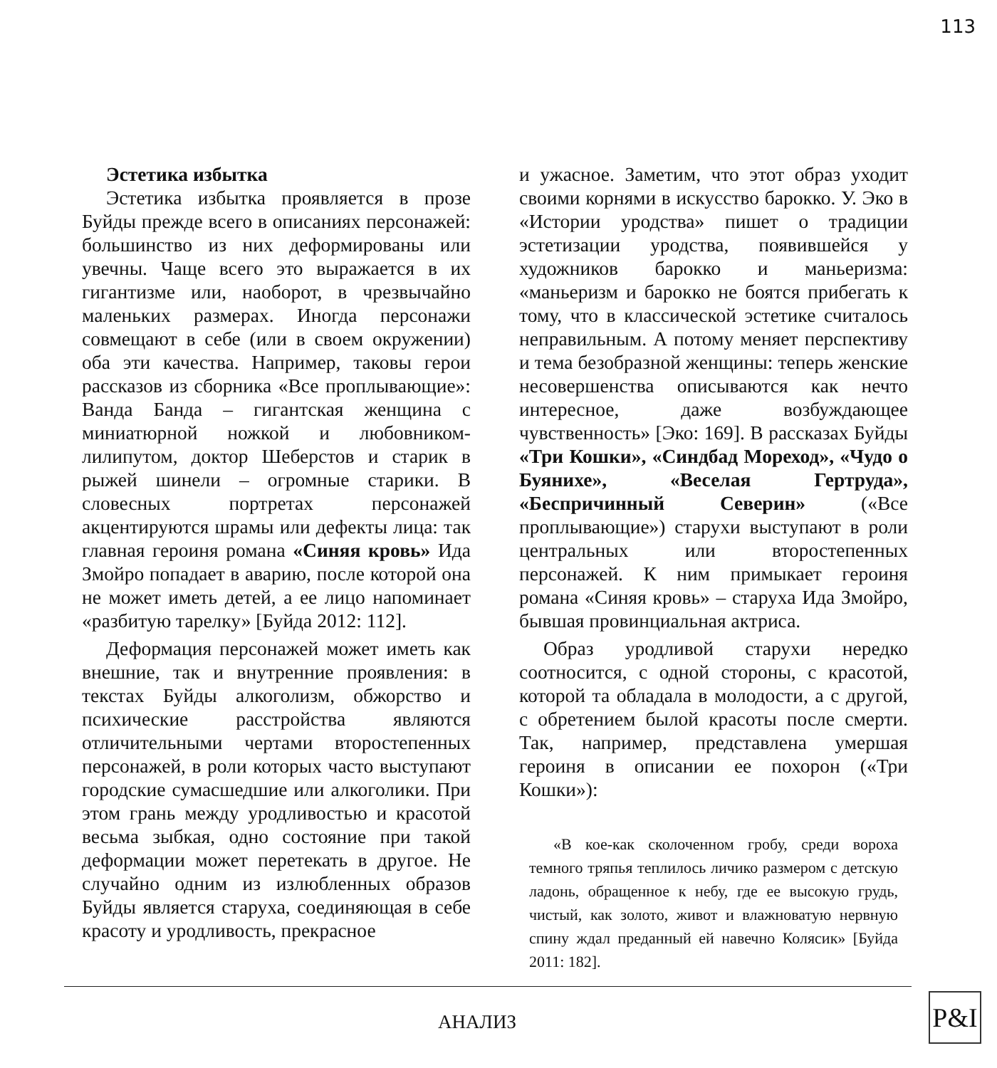113
Эстетика избытка
Эстетика избытка проявляется в прозе Буйды прежде всего в описаниях персонажей: большинство из них деформированы или увечны. Чаще всего это выражается в их гигантизме или, наоборот, в чрезвычайно маленьких размерах. Иногда персонажи совмещают в себе (или в своем окружении) оба эти качества. Например, таковы герои рассказов из сборника «Все проплывающие»: Ванда Банда – гигантская женщина с миниатюрной ножкой и любовником-лилипутом, доктор Шеберстов и старик в рыжей шинели – огромные старики. В словесных портретах персонажей акцентируются шрамы или дефекты лица: так главная героиня романа «Синяя кровь» Ида Змойро попадает в аварию, после которой она не может иметь детей, а ее лицо напоминает «разбитую тарелку» [Буйда 2012: 112].
Деформация персонажей может иметь как внешние, так и внутренние проявления: в текстах Буйды алкоголизм, обжорство и психические расстройства являются отличительными чертами второстепенных персонажей, в роли которых часто выступают городские сумасшедшие или алкоголики. При этом грань между уродливостью и красотой весьма зыбкая, одно состояние при такой деформации может перетекать в другое. Не случайно одним из излюбленных образов Буйды является старуха, соединяющая в себе красоту и уродливость, прекрасное
и ужасное. Заметим, что этот образ уходит своими корнями в искусство барокко. У. Эко в «Истории уродства» пишет о традиции эстетизации уродства, появившейся у художников барокко и маньеризма: «маньеризм и барокко не боятся прибегать к тому, что в классической эстетике считалось неправильным. А потому меняет перспективу и тема безобразной женщины: теперь женские несовершенства описываются как нечто интересное, даже возбуждающее чувственность» [Эко: 169]. В рассказах Буйды «Три Кошки», «Синдбад Мореход», «Чудо о Буянихе», «Веселая Гертруда», «Беспричинный Северин» («Все проплывающие») старухи выступают в роли центральных или второстепенных персонажей. К ним примыкает героиня романа «Синяя кровь» – старуха Ида Змойро, бывшая провинциальная актриса.
Образ уродливой старухи нередко соотносится, с одной стороны, с красотой, которой та обладала в молодости, а с другой, с обретением былой красоты после смерти. Так, например, представлена умершая героиня в описании ее похорон («Три Кошки»):
«В кое-как сколоченном гробу, среди вороха темного тряпья теплилось личико размером с детскую ладонь, обращенное к небу, где ее высокую грудь, чистый, как золото, живот и влажноватую нервную спину ждал преданный ей навечно Колясик» [Буйда 2011: 182].
АНАЛИЗ P&I